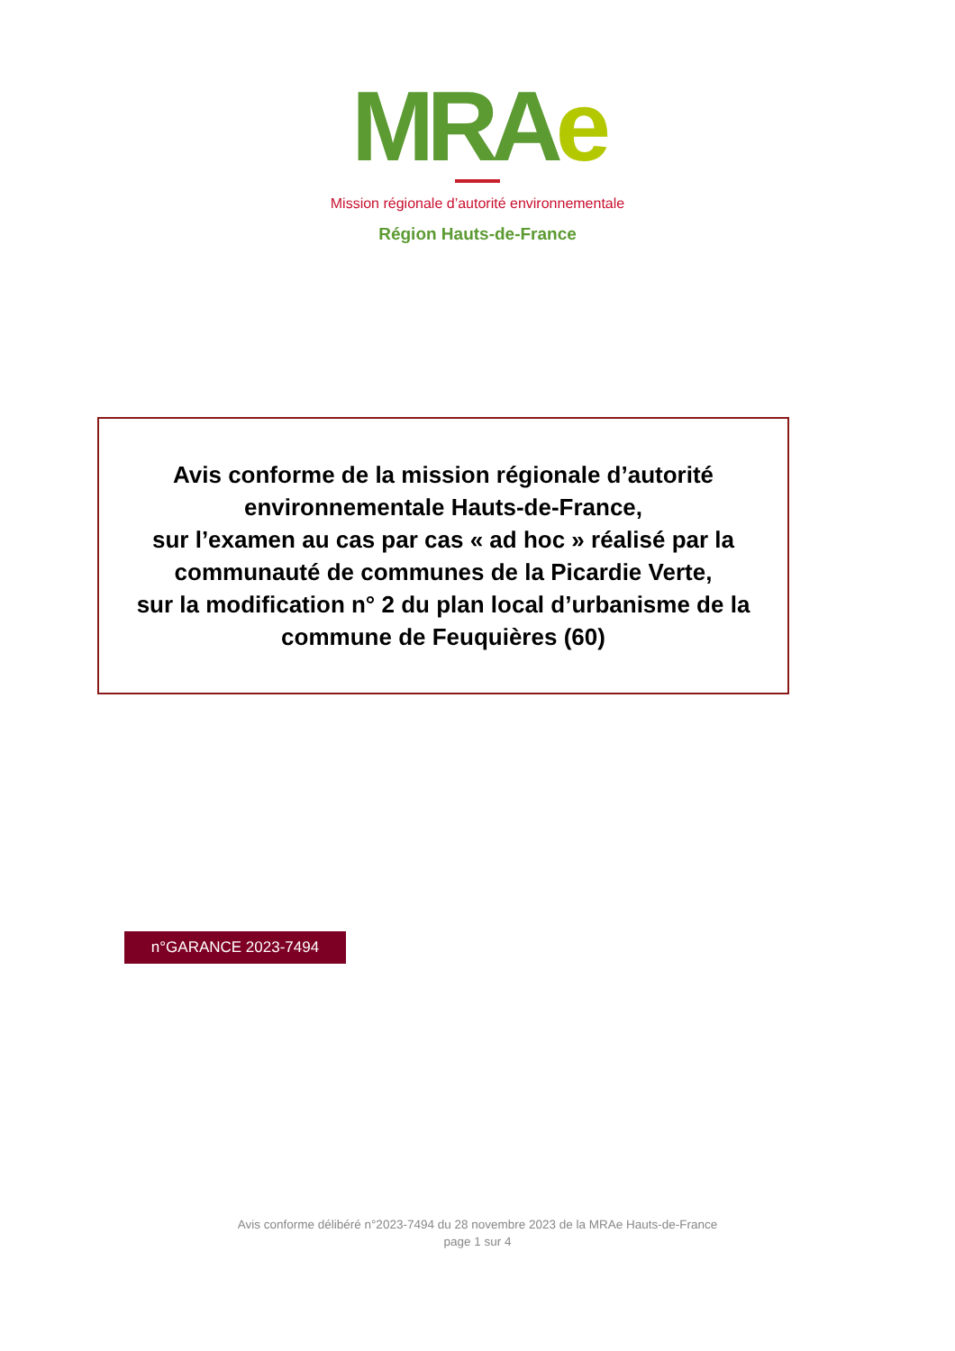MRA e
Mission régionale d’autorité environnementale
Région Hauts-de-France
Avis conforme de la mission régionale d’autorité environnementale Hauts-de-France,
sur l’examen au cas par cas « ad hoc » réalisé par la communauté de communes de la Picardie Verte,
sur la modification n° 2 du plan local d’urbanisme de la commune de Feuquières (60)
n°GARANCE 2023-7494
Avis conforme délibéré n°2023-7494 du 28 novembre 2023 de la MRAe Hauts-de-France
page 1 sur 4